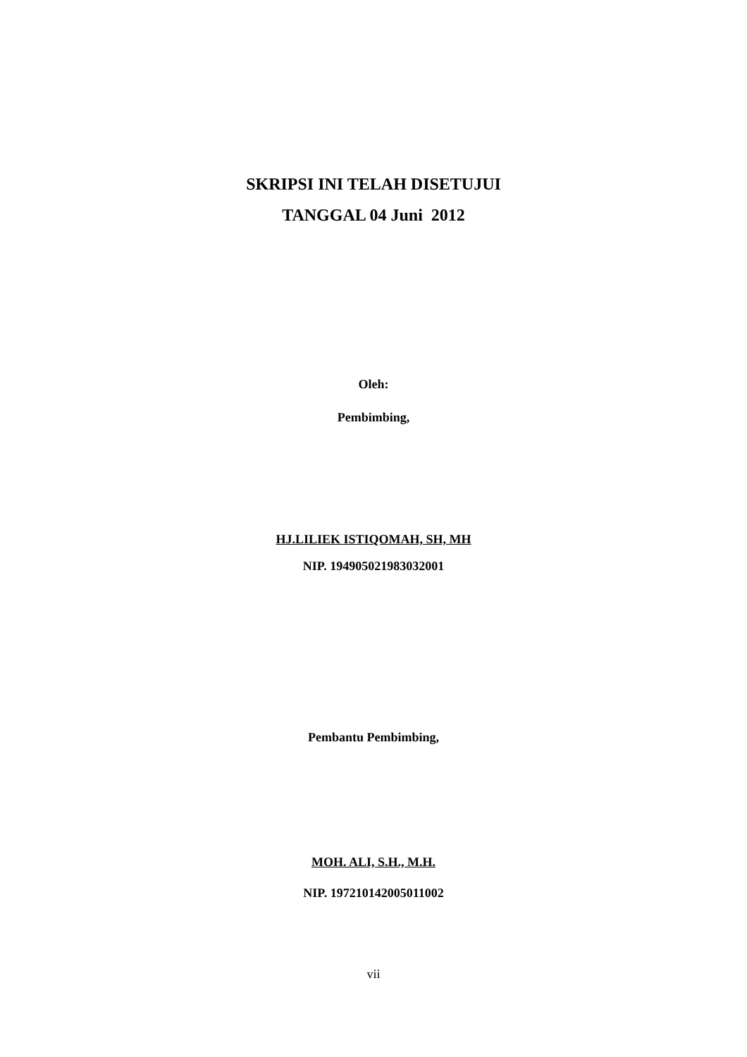SKRIPSI INI TELAH DISETUJUI
TANGGAL 04 Juni 2012
Oleh:
Pembimbing,
HJ.LILIEK ISTIQOMAH, SH, MH
NIP. 194905021983032001
Pembantu Pembimbing,
MOH. ALI, S.H., M.H.
NIP. 197210142005011002
vii